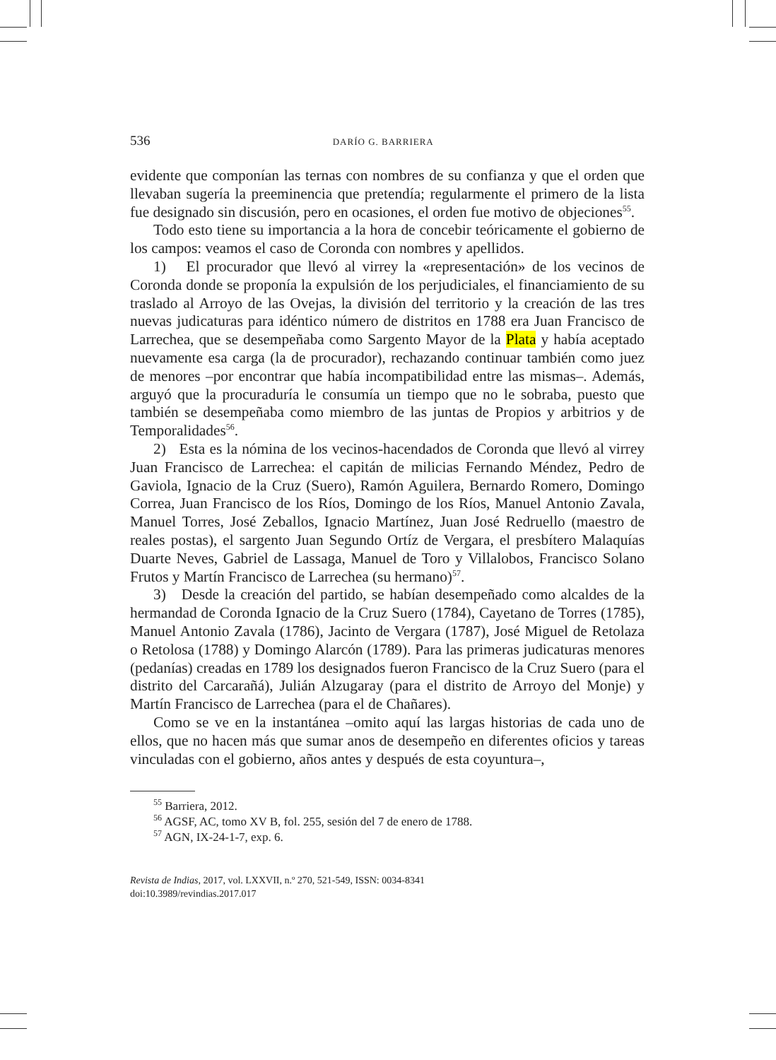536 DARÍO G. BARRIERA
evidente que componían las ternas con nombres de su confianza y que el orden que llevaban sugería la preeminencia que pretendía; regularmente el primero de la lista fue designado sin discusión, pero en ocasiones, el orden fue motivo de objeciones<sup>55</sup>.
Todo esto tiene su importancia a la hora de concebir teóricamente el gobierno de los campos: veamos el caso de Coronda con nombres y apellidos.
1) El procurador que llevó al virrey la «representación» de los vecinos de Coronda donde se proponía la expulsión de los perjudiciales, el financiamiento de su traslado al Arroyo de las Ovejas, la división del territorio y la creación de las tres nuevas judicaturas para idéntico número de distritos en 1788 era Juan Francisco de Larrechea, que se desempeñaba como Sargento Mayor de la Plata y había aceptado nuevamente esa carga (la de procurador), rechazando continuar también como juez de menores –por encontrar que había incompatibilidad entre las mismas–. Además, arguyó que la procuraduría le consumía un tiempo que no le sobraba, puesto que también se desempeñaba como miembro de las juntas de Propios y arbitrios y de Temporalidades<sup>56</sup>.
2) Esta es la nómina de los vecinos-hacendados de Coronda que llevó al virrey Juan Francisco de Larrechea: el capitán de milicias Fernando Méndez, Pedro de Gaviola, Ignacio de la Cruz (Suero), Ramón Aguilera, Bernardo Romero, Domingo Correa, Juan Francisco de los Ríos, Domingo de los Ríos, Manuel Antonio Zavala, Manuel Torres, José Zeballos, Ignacio Martínez, Juan José Redruello (maestro de reales postas), el sargento Juan Segundo Ortíz de Vergara, el presbítero Malaquías Duarte Neves, Gabriel de Lassaga, Manuel de Toro y Villalobos, Francisco Solano Frutos y Martín Francisco de Larrechea (su hermano)<sup>57</sup>.
3) Desde la creación del partido, se habían desempeñado como alcaldes de la hermandad de Coronda Ignacio de la Cruz Suero (1784), Cayetano de Torres (1785), Manuel Antonio Zavala (1786), Jacinto de Vergara (1787), José Miguel de Retolaza o Retolosa (1788) y Domingo Alarcón (1789). Para las primeras judicaturas menores (pedanías) creadas en 1789 los designados fueron Francisco de la Cruz Suero (para el distrito del Carcarañá), Julián Alzugaray (para el distrito de Arroyo del Monje) y Martín Francisco de Larrechea (para el de Chañares).
Como se ve en la instantánea –omito aquí las largas historias de cada uno de ellos, que no hacen más que sumar anos de desempeño en diferentes oficios y tareas vinculadas con el gobierno, años antes y después de esta coyuntura–,
<sup>55</sup> Barriera, 2012.
<sup>56</sup> AGSF, AC, tomo XV B, fol. 255, sesión del 7 de enero de 1788.
<sup>57</sup> AGN, IX-24-1-7, exp. 6.
Revista de Indias, 2017, vol. LXXVII, n.º 270, 521-549, ISSN: 0034-8341
doi:10.3989/revindias.2017.017